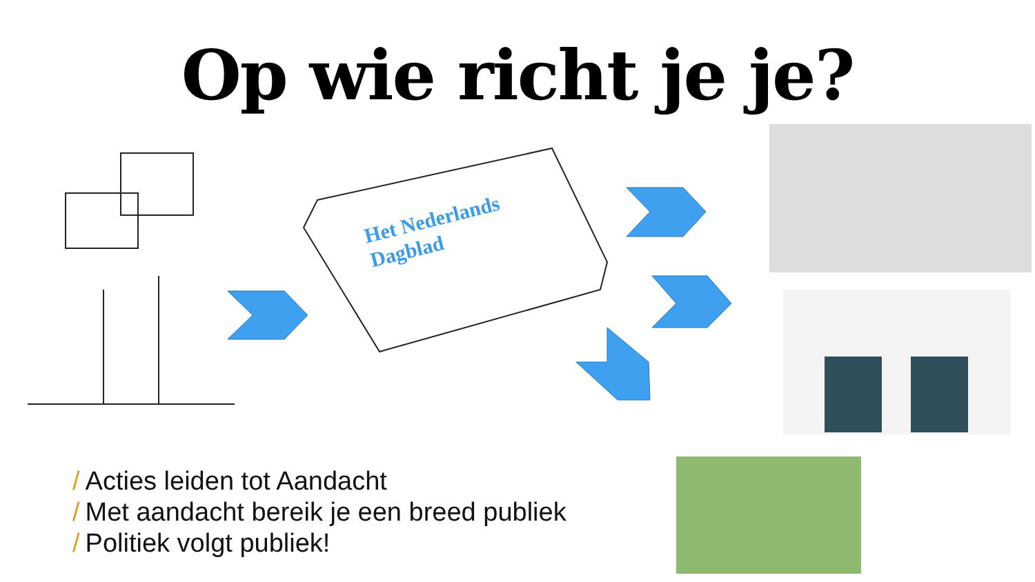Op wie richt je je?
Het Nederlands
Dagblad
/ Acties leiden tot Aandacht
/ Met aandacht bereik je een breed publiek
/ Politiek volgt publiek!